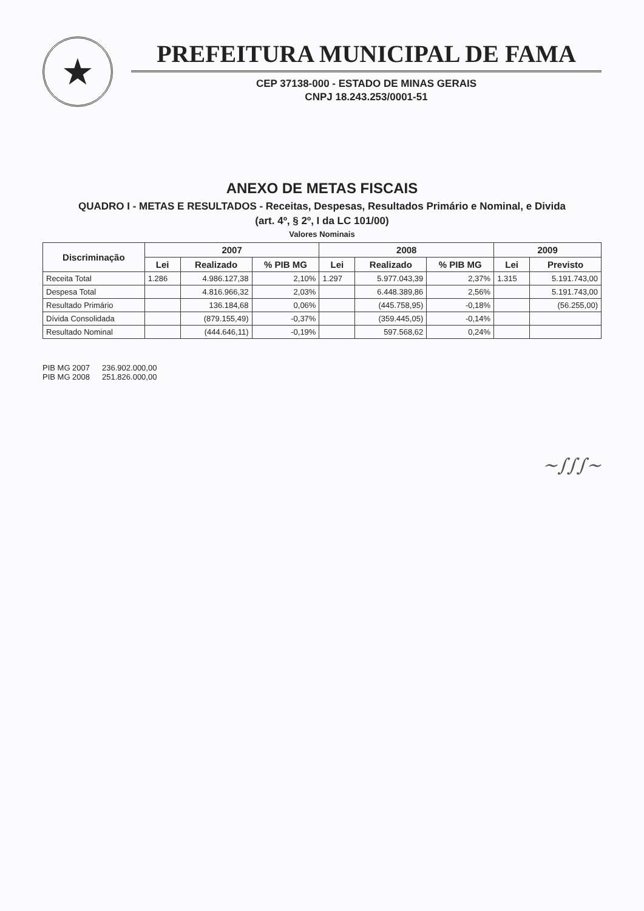★
PREFEITURA MUNICIPAL DE FAMA
CEP 37138-000 - ESTADO DE MINAS GERAIS
CNPJ 18.243.253/0001-51
ANEXO DE METAS FISCAIS
QUADRO I - METAS E RESULTADOS - Receitas, Despesas, Resultados Primário e Nominal, e Divida
(art. 4º, § 2º, I da LC 101/00)
Valores Nominais
| Discriminação | 2007 | | | 2008 | | | 2009 | |
| --- | --- | --- | --- | --- | --- | --- | --- | --- |
| | Lei | Realizado | % PIB MG | Lei | Realizado | % PIB MG | Lei | Previsto |
| Receita Total | 1.286 | 4.986.127,38 | 2,10% | 1.297 | 5.977.043,39 | 2,37% | 1.315 | 5.191.743,00 |
| Despesa Total | | 4.816.966,32 | 2,03% | | 6.448.389,86 | 2,56% | | 5.191.743,00 |
| Resultado Primário | | 136.184,68 | 0,06% | | (445.758,95) | -0,18% | | (56.255,00) |
| Dívida Consolidada | | (879.155,49) | -0,37% | | (359.445,05) | -0,14% | | |
| Resultado Nominal | | (444.646,11) | -0,19% | | 597.568,62 | 0,24% | | |
PIB MG 2007 236.902.000,00
PIB MG 2008 251.826.000,00
~∫∫∫~